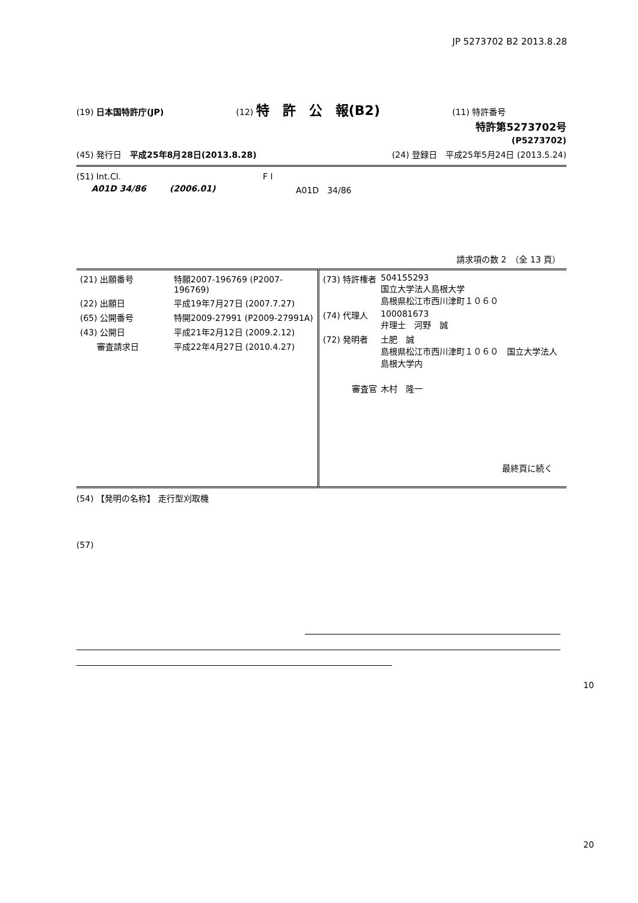JP 5273702 B2 2013.8.28
(19) 日本国特許庁(JP) (12) 特　許　公　報(B2) (11) 特許番号
特許第5273702号
(P5273702)
(45) 発行日　平成25年8月28日(2013.8.28) (24) 登録日　平成25年5月24日 (2013.5.24)
(51) Int.Cl. F I
A01D 34/86 (2006.01) A01D　34/86
請求項の数 2　（全 13 頁）
| / (21) 出願番号 / 特願2007-196769 (P2007-196769) / / (22) 出願日 / 平成19年7月27日 (2007.7.27) / / (65) 公開番号 / 特開2009-27991 (P2009-27991A) / / (43) 公開日 / 平成21年2月12日 (2009.2.12) / / 審査請求日 / 平成22年4月27日 (2010.4.27) / | / (73) 特許権者 / 504155293 国立大学法人島根大学 島根県松江市西川津町１０６０ / / (74) 代理人 / 100081673 弁理士 河野 誠 / / (72) 発明者 / 土肥 誠 島根県松江市西川津町１０６０ 国立大学法人島根大学内 / / 審査官 / 木村 隆一 / 最終頁に続く |
(54) 【発明の名称】 走行型刈取機
(57)
10
20